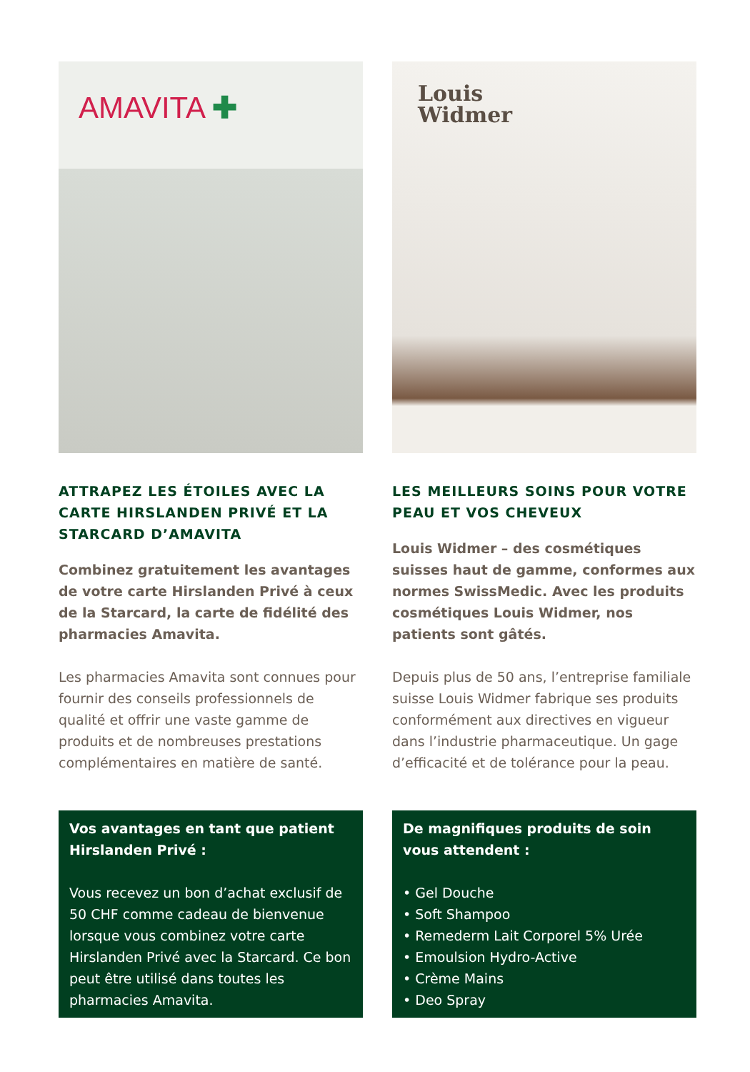AMAVITA ✚
ATTRAPEZ LES ÉTOILES AVEC LA CARTE HIRSLANDEN PRIVÉ ET LA STARCARD D’AMAVITA
Combinez gratuitement les avantages de votre carte Hirslanden Privé à ceux de la Starcard, la carte de fidélité des pharmacies Amavita.
Les pharmacies Amavita sont connues pour fournir des conseils professionnels de qualité et offrir une vaste gamme de produits et de nombreuses prestations complémentaires en matière de santé.
Louis
Widmer
LES MEILLEURS SOINS POUR VOTRE PEAU ET VOS CHEVEUX
Louis Widmer – des cosmétiques suisses haut de gamme, conformes aux normes SwissMedic. Avec les produits cosmétiques Louis Widmer, nos patients sont gâtés.
Depuis plus de 50 ans, l’entreprise familiale suisse Louis Widmer fabrique ses produits conformément aux directives en vigueur dans l’industrie pharmaceutique. Un gage d’efficacité et de tolérance pour la peau.
Vos avantages en tant que patient Hirslanden Privé :
Vous recevez un bon d’achat exclusif de 50 CHF comme cadeau de bienvenue lorsque vous combinez votre carte Hirslanden Privé avec la Starcard. Ce bon peut être utilisé dans toutes les pharmacies Amavita.
De magnifiques produits de soin vous attendent :
• Gel Douche
• Soft Shampoo
• Remederm Lait Corporel 5% Urée
• Emoulsion Hydro-Active
• Crème Mains
• Deo Spray